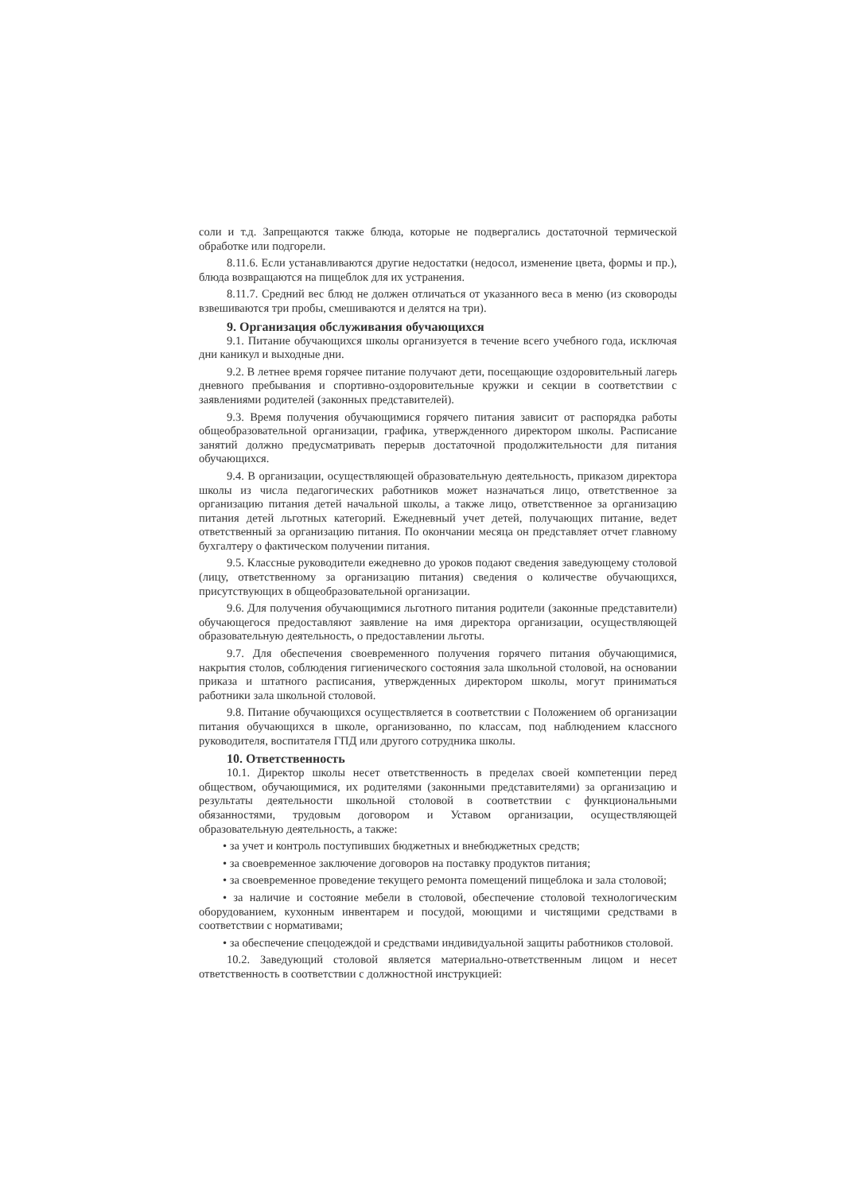соли и т.д. Запрещаются также блюда, которые не подвергались достаточной термической обработке или подгорели.
8.11.6. Если устанавливаются другие недостатки (недосол, изменение цвета, формы и пр.), блюда возвращаются на пищеблок для их устранения.
8.11.7. Средний вес блюд не должен отличаться от указанного веса в меню (из сковороды взвешиваются три пробы, смешиваются и делятся на три).
9. Организация обслуживания обучающихся
9.1. Питание обучающихся школы организуется в течение всего учебного года, исключая дни каникул и выходные дни.
9.2. В летнее время горячее питание получают дети, посещающие оздоровительный лагерь дневного пребывания и спортивно-оздоровительные кружки и секции в соответствии с заявлениями родителей (законных представителей).
9.3. Время получения обучающимися горячего питания зависит от распорядка работы общеобразовательной организации, графика, утвержденного директором школы. Расписание занятий должно предусматривать перерыв достаточной продолжительности для питания обучающихся.
9.4. В организации, осуществляющей образовательную деятельность, приказом директора школы из числа педагогических работников может назначаться лицо, ответственное за организацию питания детей начальной школы, а также лицо, ответственное за организацию питания детей льготных категорий. Ежедневный учет детей, получающих питание, ведет ответственный за организацию питания. По окончании месяца он представляет отчет главному бухгалтеру о фактическом получении питания.
9.5. Классные руководители ежедневно до уроков подают сведения заведующему столовой (лицу, ответственному за организацию питания) сведения о количестве обучающихся, присутствующих в общеобразовательной организации.
9.6. Для получения обучающимися льготного питания родители (законные представители) обучающегося предоставляют заявление на имя директора организации, осуществляющей образовательную деятельность, о предоставлении льготы.
9.7. Для обеспечения своевременного получения горячего питания обучающимися, накрытия столов, соблюдения гигиенического состояния зала школьной столовой, на основании приказа и штатного расписания, утвержденных директором школы, могут приниматься работники зала школьной столовой.
9.8. Питание обучающихся осуществляется в соответствии с Положением об организации питания обучающихся в школе, организованно, по классам, под наблюдением классного руководителя, воспитателя ГПД или другого сотрудника школы.
10. Ответственность
10.1. Директор школы несет ответственность в пределах своей компетенции перед обществом, обучающимися, их родителями (законными представителями) за организацию и результаты деятельности школьной столовой в соответствии с функциональными обязанностями, трудовым договором и Уставом организации, осуществляющей образовательную деятельность, а также:
• за учет и контроль поступивших бюджетных и внебюджетных средств;
• за своевременное заключение договоров на поставку продуктов питания;
• за своевременное проведение текущего ремонта помещений пищеблока и зала столовой;
• за наличие и состояние мебели в столовой, обеспечение столовой технологическим оборудованием, кухонным инвентарем и посудой, моющими и чистящими средствами в соответствии с нормативами;
• за обеспечение спецодеждой и средствами индивидуальной защиты работников столовой.
10.2. Заведующий столовой является материально-ответственным лицом и несет ответственность в соответствии с должностной инструкцией: